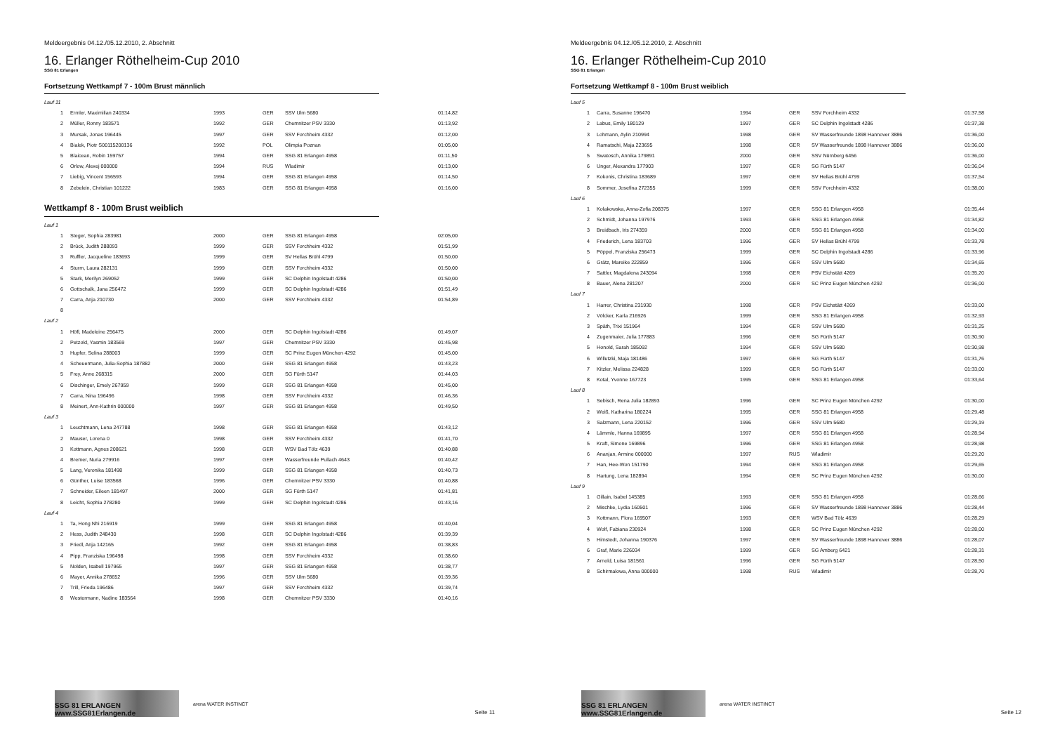Meldeergebnis 04.12./05.12.2010, 2. Abschnitt
16. Erlanger Röthelheim-Cup 2010
SSG 81 Erlangen
Fortsetzung Wettkampf 7 - 100m Brust männlich
| Lauf 11 | | | | | |
| 1 | Ermler, Maximilian 240334 | 1993 | GER | SSV Ulm 5680 | 01:14,82 |
| 2 | Müller, Ronny 183571 | 1992 | GER | Chemnitzer PSV 3330 | 01:13,92 |
| 3 | Mursak, Jonas 196445 | 1997 | GER | SSV Forchheim 4332 | 01:12,00 |
| 4 | Bialek, Piotr S00115200136 | 1992 | POL | Olimpia Poznan | 01:05,00 |
| 5 | Blaicean, Robin 159757 | 1994 | GER | SSG 81 Erlangen 4958 | 01:11,50 |
| 6 | Orlow, Alexej 000000 | 1994 | RUS | Wladimir | 01:13,00 |
| 7 | Liebig, Vincent 156593 | 1994 | GER | SSG 81 Erlangen 4958 | 01:14,50 |
| 8 | Zebelein, Christian 101222 | 1983 | GER | SSG 81 Erlangen 4958 | 01:16,00 |
Wettkampf 8 - 100m Brust weiblich
| Lauf 1 | | | | | |
| 1 | Steger, Sophia 283981 | 2000 | GER | SSG 81 Erlangen 4958 | 02:05,00 |
| 2 | Brück, Judith 288093 | 1999 | GER | SSV Forchheim 4332 | 01:51,99 |
| 3 | Ruffler, Jacqueline 183693 | 1999 | GER | SV Hellas Brühl 4799 | 01:50,00 |
| 4 | Sturm, Laura 282131 | 1999 | GER | SSV Forchheim 4332 | 01:50,00 |
| 5 | Stark, Merilyn 269052 | 1999 | GER | SC Delphin Ingolstadt 4286 | 01:50,00 |
| 6 | Gottschalk, Jana 256472 | 1999 | GER | SC Delphin Ingolstadt 4286 | 01:51,49 |
| 7 | Carra, Anja 210730 | 2000 | GER | SSV Forchheim 4332 | 01:54,89 |
| 8 | | | | | |
| Lauf 2 | | | | | |
| 1 | Höfl, Madeleine 256475 | 2000 | GER | SC Delphin Ingolstadt 4286 | 01:49,07 |
| 2 | Petzold, Yasmin 183569 | 1997 | GER | Chemnitzer PSV 3330 | 01:45,98 |
| 3 | Hupfer, Selina 288003 | 1999 | GER | SC Prinz Eugen München 4292 | 01:45,00 |
| 4 | Scheuermann, Julia-Sophia 187882 | 2000 | GER | SSG 81 Erlangen 4958 | 01:43,23 |
| 5 | Frey, Anne 268315 | 2000 | GER | SG Fürth 5147 | 01:44,03 |
| 6 | Dischinger, Emely 267959 | 1999 | GER | SSG 81 Erlangen 4958 | 01:45,00 |
| 7 | Carra, Nina 196496 | 1998 | GER | SSV Forchheim 4332 | 01:46,36 |
| 8 | Meinert, Ann-Kathrin 000000 | 1997 | GER | SSG 81 Erlangen 4958 | 01:49,50 |
| Lauf 3 | | | | | |
| 1 | Leuchtmann, Lena 247788 | 1998 | GER | SSG 81 Erlangen 4958 | 01:43,12 |
| 2 | Mauser, Lorena 0 | 1998 | GER | SSV Forchheim 4332 | 01:41,70 |
| 3 | Kottmann, Agnes 208621 | 1998 | GER | WSV Bad Tölz 4639 | 01:40,88 |
| 4 | Bremer, Nuria 279916 | 1997 | GER | Wasserfreunde Pullach 4643 | 01:40,42 |
| 5 | Lang, Veronika 181498 | 1999 | GER | SSG 81 Erlangen 4958 | 01:40,73 |
| 6 | Günther, Luise 183568 | 1996 | GER | Chemnitzer PSV 3330 | 01:40,88 |
| 7 | Schneider, Eileen 181497 | 2000 | GER | SG Fürth 5147 | 01:41,81 |
| 8 | Leicht, Sophia 278280 | 1999 | GER | SC Delphin Ingolstadt 4286 | 01:43,16 |
| Lauf 4 | | | | | |
| 1 | Ta, Hong Nhi 216919 | 1999 | GER | SSG 81 Erlangen 4958 | 01:40,04 |
| 2 | Hess, Judith 248430 | 1998 | GER | SC Delphin Ingolstadt 4286 | 01:39,39 |
| 3 | Friedl, Anja 142165 | 1992 | GER | SSG 81 Erlangen 4958 | 01:38,83 |
| 4 | Pipp, Franziska 196498 | 1998 | GER | SSV Forchheim 4332 | 01:38,60 |
| 5 | Nolden, Isabell 197965 | 1997 | GER | SSG 81 Erlangen 4958 | 01:38,77 |
| 6 | Mayer, Annika 278652 | 1996 | GER | SSV Ulm 5680 | 01:39,36 |
| 7 | Trill, Frieda 196486 | 1997 | GER | SSV Forchheim 4332 | 01:39,74 |
| 8 | Westermann, Nadine 183564 | 1998 | GER | Chemnitzer PSV 3330 | 01:40,16 |
SSG 81 ERLANGEN www.SSG81Erlangen.de
arena WATER INSTINCT
Seite 11
Meldeergebnis 04.12./05.12.2010, 2. Abschnitt
16. Erlanger Röthelheim-Cup 2010
SSG 81 Erlangen
Fortsetzung Wettkampf 8 - 100m Brust weiblich
| Lauf 5 | | | | | |
| 1 | Carra, Susanne 196470 | 1994 | GER | SSV Forchheim 4332 | 01:37,58 |
| 2 | Labus, Emily 180129 | 1997 | GER | SC Delphin Ingolstadt 4286 | 01:37,38 |
| 3 | Lohmann, Aylin 210994 | 1998 | GER | SV Wasserfreunde 1898 Hannover 3886 | 01:36,00 |
| 4 | Ramatschi, Maja 223695 | 1998 | GER | SV Wasserfreunde 1898 Hannover 3886 | 01:36,00 |
| 5 | Swatosch, Annika 179891 | 2000 | GER | SSV Nürnberg 6456 | 01:36,00 |
| 6 | Unger, Alexandra 177903 | 1997 | GER | SG Fürth 5147 | 01:36,04 |
| 7 | Kokonis, Christina 183689 | 1997 | GER | SV Hellas Brühl 4799 | 01:37,54 |
| 8 | Sommer, Josefina 272355 | 1999 | GER | SSV Forchheim 4332 | 01:38,00 |
| Lauf 6 | | | | | |
| 1 | Kolakowska, Anna-Zofia 208375 | 1997 | GER | SSG 81 Erlangen 4958 | 01:35,44 |
| 2 | Schmidt, Johanna 197976 | 1993 | GER | SSG 81 Erlangen 4958 | 01:34,82 |
| 3 | Breidbach, Iris 274359 | 2000 | GER | SSG 81 Erlangen 4958 | 01:34,00 |
| 4 | Friederich, Lena 183703 | 1996 | GER | SV Hellas Brühl 4799 | 01:33,78 |
| 5 | Pöppel, Franziska 256473 | 1999 | GER | SC Delphin Ingolstadt 4286 | 01:33,96 |
| 6 | Grätz, Mareike 222859 | 1996 | GER | SSV Ulm 5680 | 01:34,65 |
| 7 | Sattler, Magdalena 243094 | 1998 | GER | PSV Eichstätt 4269 | 01:35,20 |
| 8 | Bauer, Alena 281207 | 2000 | GER | SC Prinz Eugen München 4292 | 01:36,00 |
| Lauf 7 | | | | | |
| 1 | Harrer, Christina 231930 | 1998 | GER | PSV Eichstätt 4269 | 01:33,00 |
| 2 | Völcker, Karla 216926 | 1999 | GER | SSG 81 Erlangen 4958 | 01:32,93 |
| 3 | Späth, Trixi 151964 | 1994 | GER | SSV Ulm 5680 | 01:31,25 |
| 4 | Zugenmaier, Julia 177883 | 1996 | GER | SG Fürth 5147 | 01:30,90 |
| 5 | Honold, Sarah 185092 | 1994 | GER | SSV Ulm 5680 | 01:30,98 |
| 6 | Willutzki, Maja 181486 | 1997 | GER | SG Fürth 5147 | 01:31,76 |
| 7 | Kitzler, Melissa 224828 | 1999 | GER | SG Fürth 5147 | 01:33,00 |
| 8 | Kotal, Yvonne 167723 | 1995 | GER | SSG 81 Erlangen 4958 | 01:33,64 |
| Lauf 8 | | | | | |
| 1 | Sebisch, Rena Julia 182893 | 1996 | GER | SC Prinz Eugen München 4292 | 01:30,00 |
| 2 | Weiß, Katharina 180224 | 1995 | GER | SSG 81 Erlangen 4958 | 01:29,48 |
| 3 | Salzmann, Lena 220152 | 1996 | GER | SSV Ulm 5680 | 01:29,19 |
| 4 | Lämmle, Hanna 169895 | 1997 | GER | SSG 81 Erlangen 4958 | 01:28,94 |
| 5 | Kraft, Simone 169896 | 1996 | GER | SSG 81 Erlangen 4958 | 01:28,98 |
| 6 | Ananjan, Armine 000000 | 1997 | RUS | Wladimir | 01:29,20 |
| 7 | Han, Hee-Won 151790 | 1994 | GER | SSG 81 Erlangen 4958 | 01:29,65 |
| 8 | Hartung, Lena 182894 | 1994 | GER | SC Prinz Eugen München 4292 | 01:30,00 |
| Lauf 9 | | | | | |
| 1 | Gillain, Isabel 145385 | 1993 | GER | SSG 81 Erlangen 4958 | 01:28,66 |
| 2 | Mischke, Lydia 160501 | 1996 | GER | SV Wasserfreunde 1898 Hannover 3886 | 01:28,44 |
| 3 | Kottmann, Flora 169507 | 1993 | GER | WSV Bad Tölz 4639 | 01:28,29 |
| 4 | Wolf, Fabiana 230924 | 1998 | GER | SC Prinz Eugen München 4292 | 01:28,00 |
| 5 | Himstedt, Johanna 190376 | 1997 | GER | SV Wasserfreunde 1898 Hannover 3886 | 01:28,07 |
| 6 | Graf, Marie 226034 | 1999 | GER | SG Amberg 6421 | 01:28,31 |
| 7 | Arnold, Luisa 181561 | 1996 | GER | SG Fürth 5147 | 01:28,50 |
| 8 | Schirmalowa, Anna 000000 | 1998 | RUS | Wladimir | 01:28,70 |
SSG 81 ERLANGEN www.SSG81Erlangen.de
arena WATER INSTINCT
Seite 12